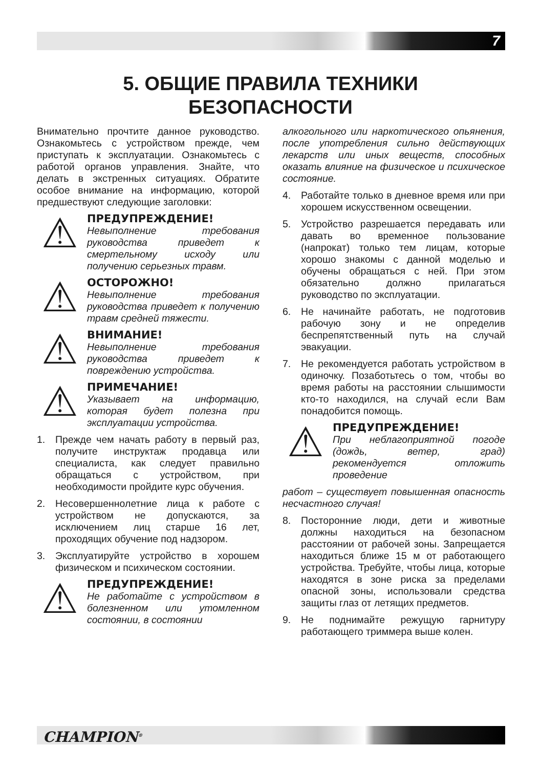7
5. ОБЩИЕ ПРАВИЛА ТЕХНИКИ
БЕЗОПАСНОСТИ
Внимательно прочтите данное руководство. Ознакомьтесь с устройством прежде, чем приступать к эксплуатации. Ознакомьтесь с работой органов управления. Знайте, что делать в экстренных ситуациях. Обратите особое внимание на информацию, которой предшествуют следующие заголовки:
⚠
ПРЕДУПРЕЖДЕНИЕ!
Невыполнение требования руководства приведет к смертельному исходу или получению серьезных травм.
⚠
ОСТОРОЖНО!
Невыполнение требования руководства приведет к получению травм средней тяжести.
⚠
ВНИМАНИЕ!
Невыполнение требования руководства приведет к повреждению устройства.
⚠
ПРИМЕЧАНИЕ!
Указывает на информацию, которая будет полезна при эксплуатации устройства.
1. Прежде чем начать работу в первый раз, получите инструктаж продавца или специалиста, как следует правильно обращаться с устройством, при необходимости пройдите курс обучения.
2. Несовершеннолетние лица к работе с устройством не допускаются, за исключением лиц старше 16 лет, проходящих обучение под надзором.
3. Эксплуатируйте устройство в хорошем физическом и психическом состоянии.
⚠
ПРЕДУПРЕЖДЕНИЕ!
Не работайте с устройством в болезненном или утомленном состоянии, в состоянии
алкогольного или наркотического опьянения, после употребления сильно действующих лекарств или иных веществ, способных оказать влияние на физическое и психическое состояние.
4. Работайте только в дневное время или при хорошем искусственном освещении.
5. Устройство разрешается передавать или давать во временное пользование (напрокат) только тем лицам, которые хорошо знакомы с данной моделью и обучены обращаться с ней. При этом обязательно должно прилагаться руководство по эксплуатации.
6. Не начинайте работать, не подготовив рабочую зону и не определив беспрепятственный путь на случай эвакуации.
7. Не рекомендуется работать устройством в одиночку. Позаботьтесь о том, чтобы во время работы на расстоянии слышимости кто-то находился, на случай если Вам понадобится помощь.
⚠
ПРЕДУПРЕЖДЕНИЕ!
При неблагоприятной погоде (дождь, ветер, град) рекомендуется отложить проведение
работ – существует повышенная опасность несчастного случая!
8. Посторонние люди, дети и животные должны находиться на безопасном расстоянии от рабочей зоны. Запрещается находиться ближе 15 м от работающего устройства. Требуйте, чтобы лица, которые находятся в зоне риска за пределами опасной зоны, использовали средства защиты глаз от летящих предметов.
9. Не поднимайте режущую гарнитуру работающего триммера выше колен.
CHAMPION<sup>®</sup>